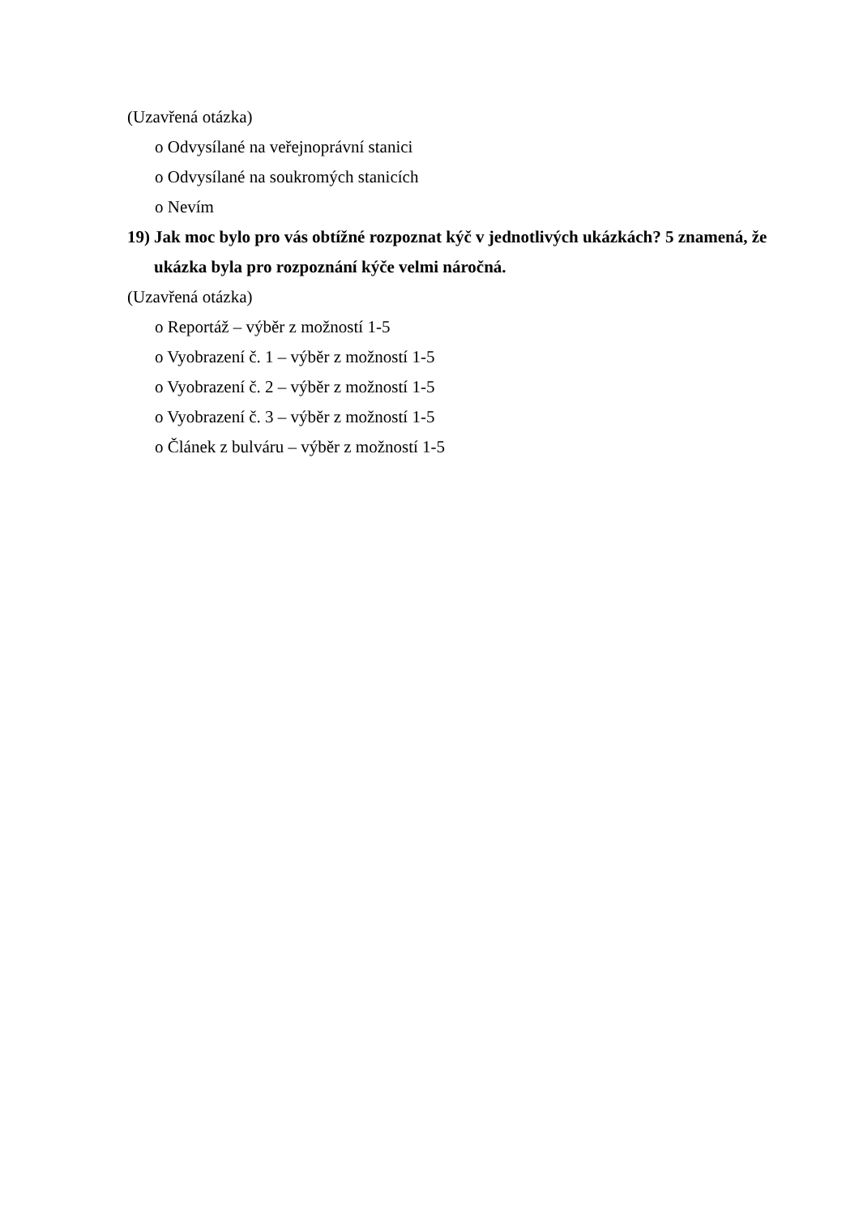(Uzavřená otázka)
o Odvysílané na veřejnoprávní stanici
o Odvysílané na soukromých stanicích
o Nevím
19)
Jak moc bylo pro vás obtížné rozpoznat kýč v jednotlivých ukázkách? 5 znamená, že ukázka byla pro rozpoznání kýče velmi náročná.
(Uzavřená otázka)
o Reportáž – výběr z možností 1-5
o Vyobrazení č. 1 – výběr z možností 1-5
o Vyobrazení č. 2 – výběr z možností 1-5
o Vyobrazení č. 3 – výběr z možností 1-5
o Článek z bulváru – výběr z možností 1-5